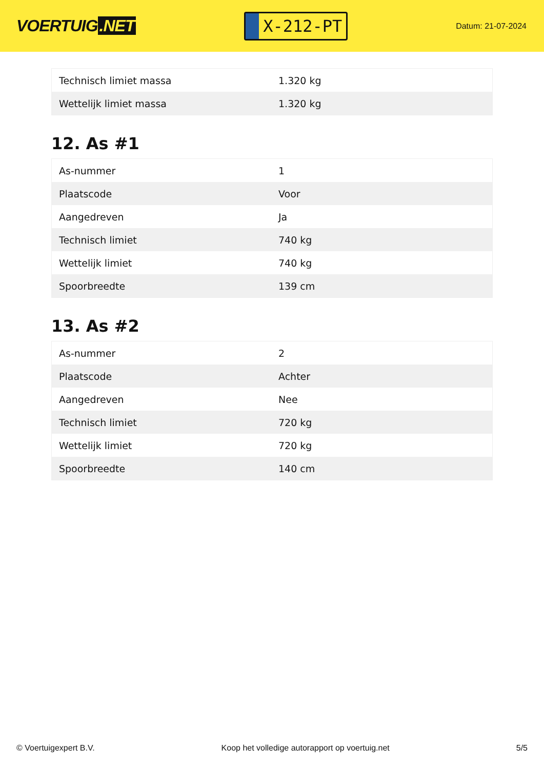VOERTUIG.NET
X-212-PT
Datum: 21-07-2024
| Technisch limiet massa | 1.320 kg |
| Wettelijk limiet massa | 1.320 kg |
12. As #1
| As-nummer | 1 |
| Plaatscode | Voor |
| Aangedreven | Ja |
| Technisch limiet | 740 kg |
| Wettelijk limiet | 740 kg |
| Spoorbreedte | 139 cm |
13. As #2
| As-nummer | 2 |
| Plaatscode | Achter |
| Aangedreven | Nee |
| Technisch limiet | 720 kg |
| Wettelijk limiet | 720 kg |
| Spoorbreedte | 140 cm |
© Voertuigexpert B.V. Koop het volledige autorapport op voertuig.net 5/5